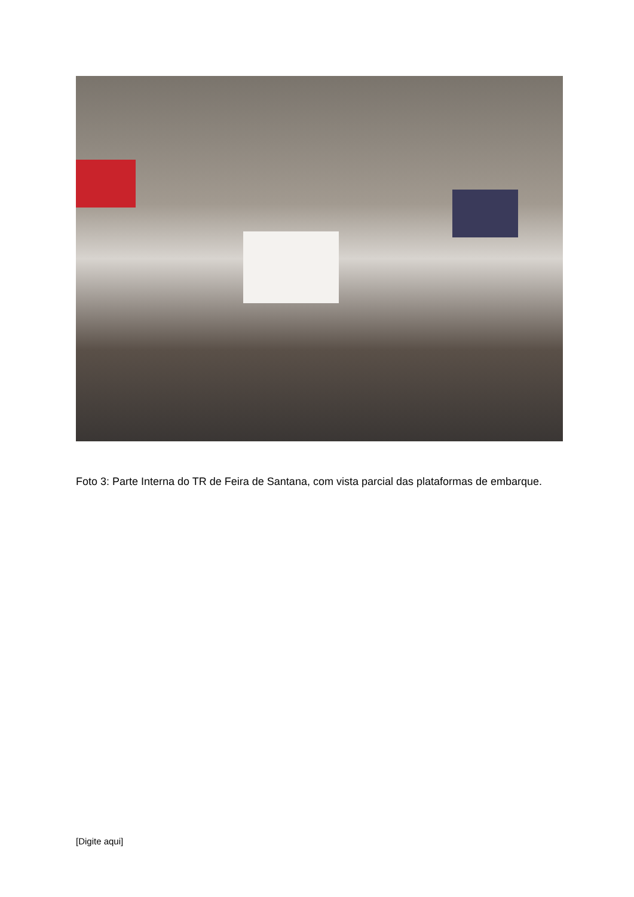Foto 3: Parte Interna do TR de Feira de Santana, com vista parcial das plataformas de embarque.
[Digite aqui]